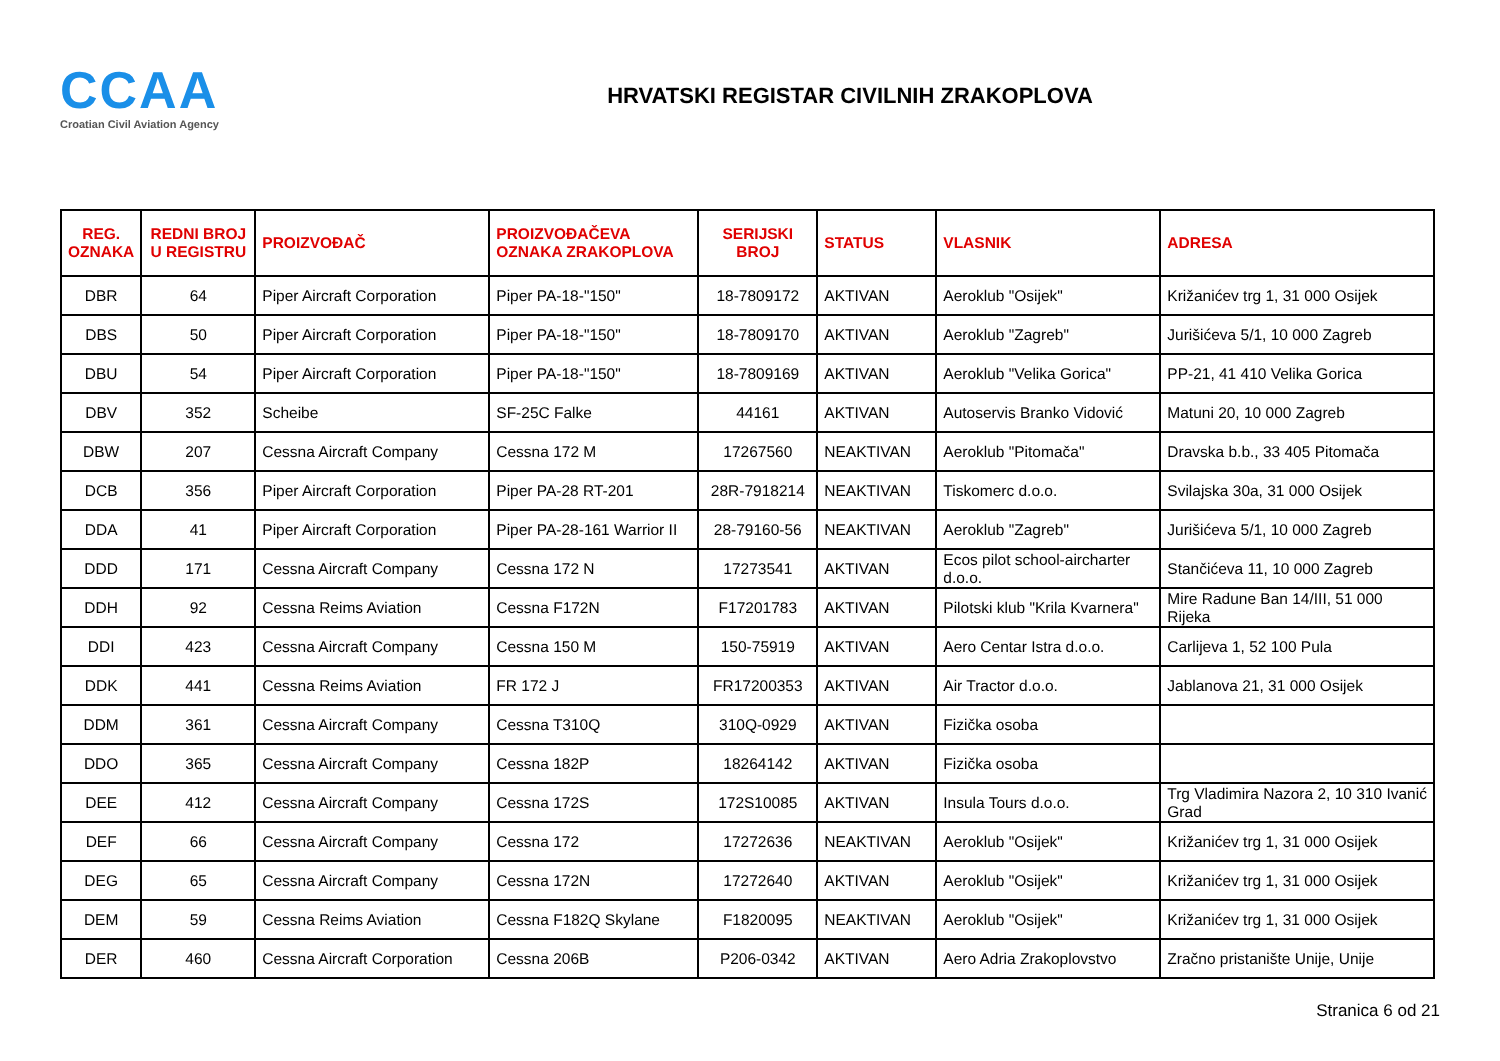CCAA
Croatian Civil Aviation Agency
HRVATSKI REGISTAR CIVILNIH ZRAKOPLOVA
| REG. OZNAKA | REDNI BROJ U REGISTRU | PROIZVOĐAČ | PROIZVOĐAČEVA OZNAKA ZRAKOPLOVA | SERIJSKI BROJ | STATUS | VLASNIK | ADRESA |
| --- | --- | --- | --- | --- | --- | --- | --- |
| DBR | 64 | Piper Aircraft Corporation | Piper PA-18-"150" | 18-7809172 | AKTIVAN | Aeroklub "Osijek" | Križanićev trg 1, 31 000 Osijek |
| DBS | 50 | Piper Aircraft Corporation | Piper PA-18-"150" | 18-7809170 | AKTIVAN | Aeroklub "Zagreb" | Jurišićeva 5/1, 10 000 Zagreb |
| DBU | 54 | Piper Aircraft Corporation | Piper PA-18-"150" | 18-7809169 | AKTIVAN | Aeroklub "Velika Gorica" | PP-21, 41 410 Velika Gorica |
| DBV | 352 | Scheibe | SF-25C Falke | 44161 | AKTIVAN | Autoservis Branko Vidović | Matuni 20, 10 000 Zagreb |
| DBW | 207 | Cessna Aircraft Company | Cessna 172 M | 17267560 | NEAKTIVAN | Aeroklub "Pitomača" | Dravska b.b., 33 405 Pitomača |
| DCB | 356 | Piper Aircraft Corporation | Piper PA-28 RT-201 | 28R-7918214 | NEAKTIVAN | Tiskomerc d.o.o. | Svilajska 30a, 31 000 Osijek |
| DDA | 41 | Piper Aircraft Corporation | Piper PA-28-161 Warrior II | 28-79160-56 | NEAKTIVAN | Aeroklub "Zagreb" | Jurišićeva 5/1, 10 000 Zagreb |
| DDD | 171 | Cessna Aircraft Company | Cessna 172 N | 17273541 | AKTIVAN | Ecos pilot school-aircharter d.o.o. | Stančićeva 11, 10 000 Zagreb |
| DDH | 92 | Cessna Reims Aviation | Cessna F172N | F17201783 | AKTIVAN | Pilotski klub "Krila Kvarnera" | Mire Radune Ban 14/III, 51 000 Rijeka |
| DDI | 423 | Cessna Aircraft Company | Cessna 150 M | 150-75919 | AKTIVAN | Aero Centar Istra d.o.o. | Carlijeva 1, 52 100 Pula |
| DDK | 441 | Cessna Reims Aviation | FR 172 J | FR17200353 | AKTIVAN | Air Tractor d.o.o. | Jablanova 21, 31 000 Osijek |
| DDM | 361 | Cessna Aircraft Company | Cessna T310Q | 310Q-0929 | AKTIVAN | Fizička osoba | |
| DDO | 365 | Cessna Aircraft Company | Cessna 182P | 18264142 | AKTIVAN | Fizička osoba | |
| DEE | 412 | Cessna Aircraft Company | Cessna 172S | 172S10085 | AKTIVAN | Insula Tours d.o.o. | Trg Vladimira Nazora 2, 10 310 Ivanić Grad |
| DEF | 66 | Cessna Aircraft Company | Cessna 172 | 17272636 | NEAKTIVAN | Aeroklub "Osijek" | Križanićev trg 1, 31 000 Osijek |
| DEG | 65 | Cessna Aircraft Company | Cessna 172N | 17272640 | AKTIVAN | Aeroklub "Osijek" | Križanićev trg 1, 31 000 Osijek |
| DEM | 59 | Cessna Reims Aviation | Cessna F182Q Skylane | F1820095 | NEAKTIVAN | Aeroklub "Osijek" | Križanićev trg 1, 31 000 Osijek |
| DER | 460 | Cessna Aircraft Corporation | Cessna 206B | P206-0342 | AKTIVAN | Aero Adria Zrakoplovstvo | Zračno pristanište Unije, Unije |
Stranica 6 od 21